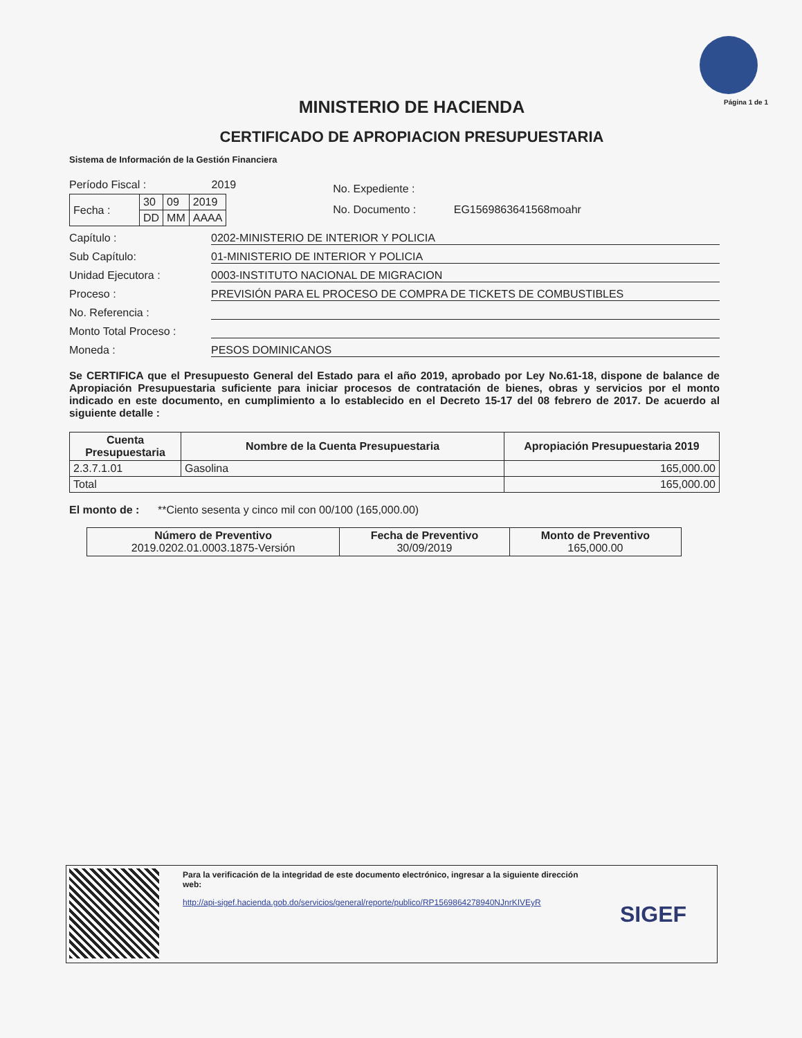Página 1 de 1
MINISTERIO DE HACIENDA
CERTIFICADO DE APROPIACION PRESUPUESTARIA
Sistema de Información de la Gestión Financiera
Período Fiscal : 2019
| Fecha : | 30 | 09 | 2019 |
| | DD | MM | AAAA |
No. Expediente :
No. Documento : EG1569863641568moahr
Capítulo : 0202-MINISTERIO DE INTERIOR Y POLICIA
Sub Capítulo: 01-MINISTERIO DE INTERIOR Y POLICIA
Unidad Ejecutora : 0003-INSTITUTO NACIONAL DE MIGRACION
Proceso : PREVISIÓN PARA EL PROCESO DE COMPRA DE TICKETS DE COMBUSTIBLES
No. Referencia :
Monto Total Proceso :
Moneda : PESOS DOMINICANOS
Se CERTIFICA que el Presupuesto General del Estado para el año 2019, aprobado por Ley No.61-18, dispone de balance de Apropiación Presupuestaria suficiente para iniciar procesos de contratación de bienes, obras y servicios por el monto indicado en este documento, en cumplimiento a lo establecido en el Decreto 15-17 del 08 febrero de 2017. De acuerdo al siguiente detalle :
| Cuenta Presupuestaria | Nombre de la Cuenta Presupuestaria | Apropiación Presupuestaria 2019 |
| --- | --- | --- |
| 2.3.7.1.01 | Gasolina | 165,000.00 |
| Total | | 165,000.00 |
El monto de : **Ciento sesenta y cinco mil con 00/100 (165,000.00)
| Número de Preventivo 2019.0202.01.0003.1875-Versión | Fecha de Preventivo 30/09/2019 | Monto de Preventivo 165,000.00 |
Para la verificación de la integridad de este documento electrónico, ingresar a la siguiente dirección web:
http://api-sigef.hacienda.gob.do/servicios/general/reporte/publico/RP1569864278940NJnrKIVEyR
SIGEF